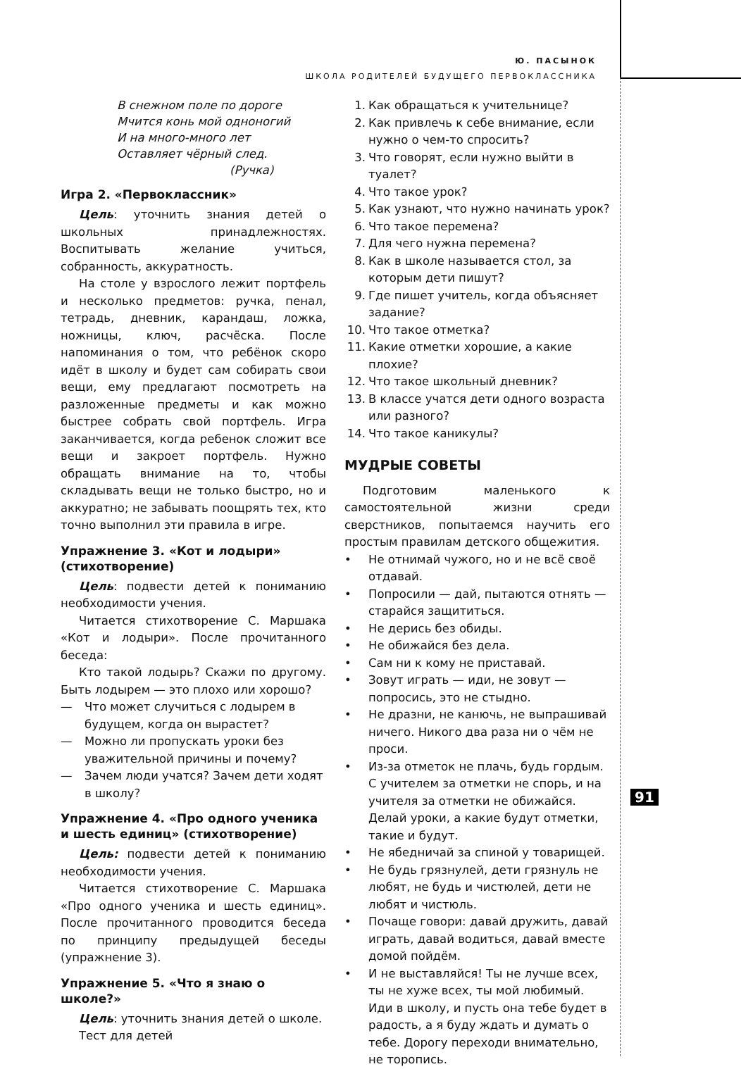Ю. ПАСЫНОК
ШКОЛА РОДИТЕЛЕЙ БУДУЩЕГО ПЕРВОКЛАССНИКА
В снежном поле по дороге
Мчится конь мой одноногий
И на много-много лет
Оставляет чёрный след.
(Ручка)
Игра 2. «Первоклассник»
Цель: уточнить знания детей о школьных принадлежностях. Воспитывать желание учиться, собранность, аккуратность.
На столе у взрослого лежит портфель и несколько предметов: ручка, пенал, тетрадь, дневник, карандаш, ложка, ножницы, ключ, расчёска. После напоминания о том, что ребёнок скоро идёт в школу и будет сам собирать свои вещи, ему предлагают посмотреть на разложенные предметы и как можно быстрее собрать свой портфель. Игра заканчивается, когда ребенок сложит все вещи и закроет портфель. Нужно обращать внимание на то, чтобы складывать вещи не только быстро, но и аккуратно; не забывать поощрять тех, кто точно выполнил эти правила в игре.
Упражнение 3. «Кот и лодыри» (стихотворение)
Цель: подвести детей к пониманию необходимости учения.
Читается стихотворение С. Маршака «Кот и лодыри». После прочитанного беседа:
Кто такой лодырь? Скажи по другому. Быть лодырем — это плохо или хорошо?
— Что может случиться с лодырем в будущем, когда он вырастет?
— Можно ли пропускать уроки без уважительной причины и почему?
— Зачем люди учатся? Зачем дети ходят в школу?
Упражнение 4. «Про одного ученика и шесть единиц» (стихотворение)
Цель: подвести детей к пониманию необходимости учения.
Читается стихотворение С. Маршака «Про одного ученика и шесть единиц». После прочитанного проводится беседа по принципу предыдущей беседы (упражнение 3).
Упражнение 5. «Что я знаю о школе?»
Цель: уточнить знания детей о школе.
Тест для детей
1. Как обращаться к учительнице?
2. Как привлечь к себе внимание, если нужно о чем-то спросить?
3. Что говорят, если нужно выйти в туалет?
4. Что такое урок?
5. Как узнают, что нужно начинать урок?
6. Что такое перемена?
7. Для чего нужна перемена?
8. Как в школе называется стол, за которым дети пишут?
9. Где пишет учитель, когда объясняет задание?
10. Что такое отметка?
11. Какие отметки хорошие, а какие плохие?
12. Что такое школьный дневник?
13. В классе учатся дети одного возраста или разного?
14. Что такое каникулы?
МУДРЫЕ СОВЕТЫ
Подготовим маленького к самостоятельной жизни среди сверстников, попытаемся научить его простым правилам детского общежития.
• Не отнимай чужого, но и не всё своё отдавай.
• Попросили — дай, пытаются отнять — старайся защититься.
• Не дерись без обиды.
• Не обижайся без дела.
• Сам ни к кому не приставай.
• Зовут играть — иди, не зовут — попросись, это не стыдно.
• Не дразни, не канючь, не выпрашивай ничего. Никого два раза ни о чём не проси.
• Из-за отметок не плачь, будь гордым. С учителем за отметки не спорь, и на учителя за отметки не обижайся. Делай уроки, а какие будут отметки, такие и будут.
• Не ябедничай за спиной у товарищей.
• Не будь грязнулей, дети грязнуль не любят, не будь и чистюлей, дети не любят и чистюль.
• Почаще говори: давай дружить, давай играть, давай водиться, давай вместе домой пойдём.
• И не выставляйся! Ты не лучше всех, ты не хуже всех, ты мой любимый. Иди в школу, и пусть она тебе будет в радость, а я буду ждать и думать о тебе. Дорогу переходи внимательно, не торопись.
91